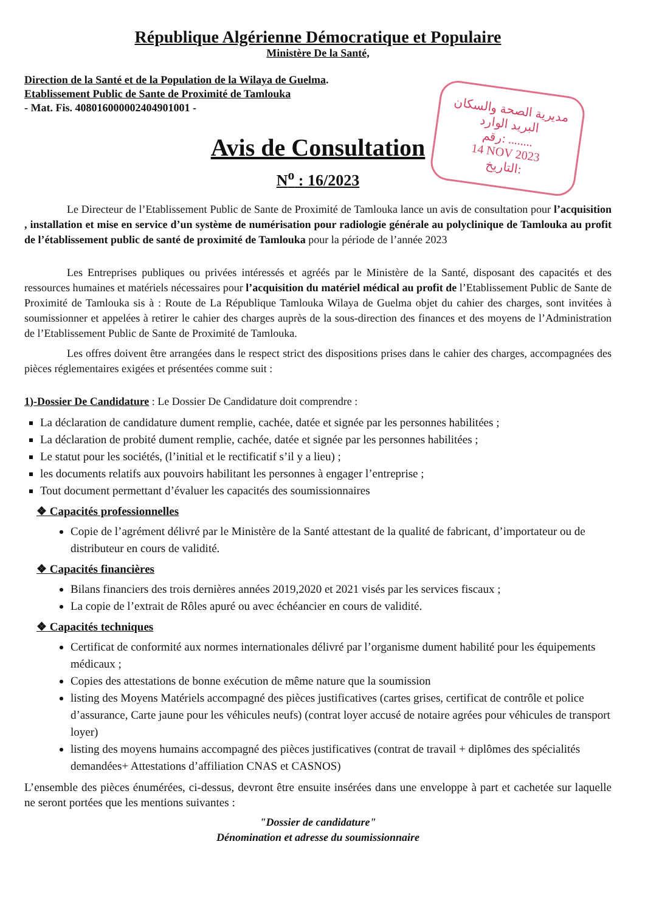République Algérienne Démocratique et Populaire
Ministère De la Santé,
Direction de la Santé et de la Population de la Wilaya de Guelma.
Etablissement Public de Sante de Proximité de Tamlouka
- Mat. Fis. 408016000002404901001 -
مديرية الصحة والسكان
البريد الوارد
رقم: ........
14 NOV 2023
التاريخ:
Avis de Consultation
N<sup>o</sup> : 16/2023
Le Directeur de l’Etablissement Public de Sante de Proximité de Tamlouka lance un avis de consultation pour l’acquisition , installation et mise en service d’un système de numérisation pour radiologie générale au polyclinique de Tamlouka au profit de l’établissement public de santé de proximité de Tamlouka pour la période de l’année 2023
Les Entreprises publiques ou privées intéressés et agréés par le Ministère de la Santé, disposant des capacités et des ressources humaines et matériels nécessaires pour l’acquisition du matériel médical au profit de l’Etablissement Public de Sante de Proximité de Tamlouka sis à : Route de La République Tamlouka Wilaya de Guelma objet du cahier des charges, sont invitées à soumissionner et appelées à retirer le cahier des charges auprès de la sous-direction des finances et des moyens de l’Administration de l’Etablissement Public de Sante de Proximité de Tamlouka.
Les offres doivent être arrangées dans le respect strict des dispositions prises dans le cahier des charges, accompagnées des pièces réglementaires exigées et présentées comme suit :
1)-Dossier De Candidature : Le Dossier De Candidature doit comprendre :
La déclaration de candidature dument remplie, cachée, datée et signée par les personnes habilitées ;
La déclaration de probité dument remplie, cachée, datée et signée par les personnes habilitées ;
Le statut pour les sociétés, (l’initial et le rectificatif s’il y a lieu) ;
les documents relatifs aux pouvoirs habilitant les personnes à engager l’entreprise ;
Tout document permettant d’évaluer les capacités des soumissionnaires
❖ Capacités professionnelles
Copie de l’agrément délivré par le Ministère de la Santé attestant de la qualité de fabricant, d’importateur ou de distributeur en cours de validité.
❖ Capacités financières
Bilans financiers des trois dernières années 2019,2020 et 2021 visés par les services fiscaux ;
La copie de l’extrait de Rôles apuré ou avec échéancier en cours de validité.
❖ Capacités techniques
Certificat de conformité aux normes internationales délivré par l’organisme dument habilité pour les équipements médicaux ;
Copies des attestations de bonne exécution de même nature que la soumission
listing des Moyens Matériels accompagné des pièces justificatives (cartes grises, certificat de contrôle et police d’assurance, Carte jaune pour les véhicules neufs) (contrat loyer accusé de notaire agrées pour véhicules de transport loyer)
listing des moyens humains accompagné des pièces justificatives (contrat de travail + diplômes des spécialités demandées+ Attestations d’affiliation CNAS et CASNOS)
L’ensemble des pièces énumérées, ci-dessus, devront être ensuite insérées dans une enveloppe à part et cachetée sur laquelle ne seront portées que les mentions suivantes :
"Dossier de candidature"
Dénomination et adresse du soumissionnaire